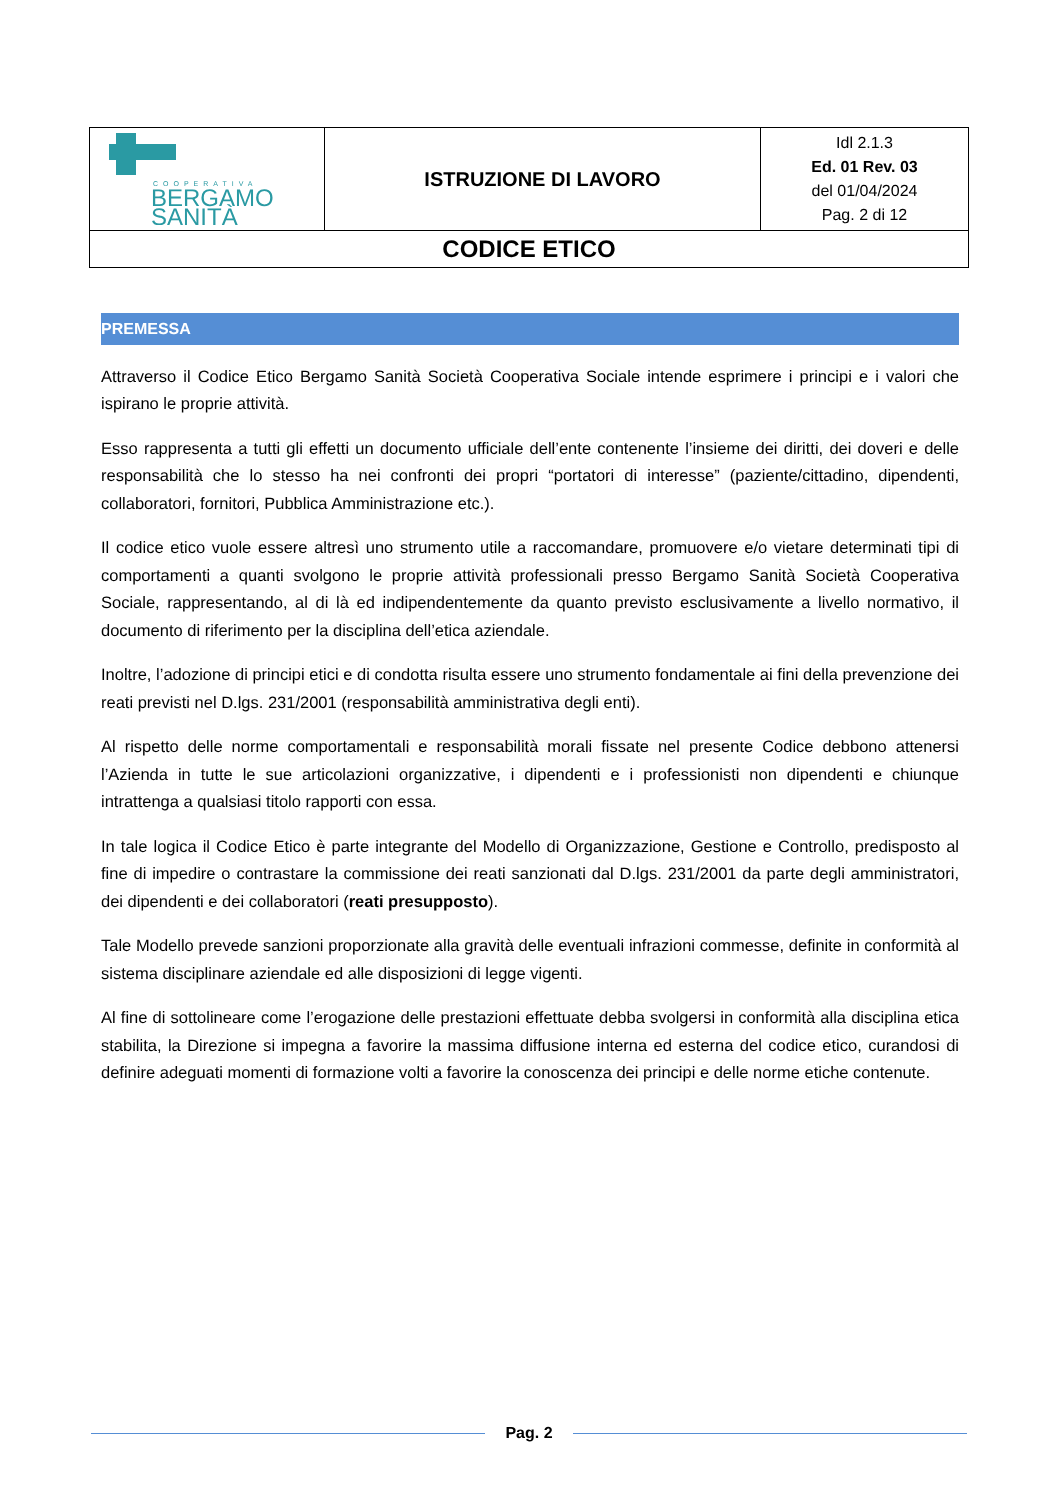| COOPERATIVA BERGAMO SANITÀ | ISTRUZIONE DI LAVORO | Idl 2.1.3 Ed. 01 Rev. 03 del 01/04/2024 Pag. 2 di 12 |
| CODICE ETICO | | |
PREMESSA
Attraverso il Codice Etico Bergamo Sanità Società Cooperativa Sociale intende esprimere i principi e i valori che ispirano le proprie attività.
Esso rappresenta a tutti gli effetti un documento ufficiale dell’ente contenente l’insieme dei diritti, dei doveri e delle responsabilità che lo stesso ha nei confronti dei propri “portatori di interesse” (paziente/cittadino, dipendenti, collaboratori, fornitori, Pubblica Amministrazione etc.).
Il codice etico vuole essere altresì uno strumento utile a raccomandare, promuovere e/o vietare determinati tipi di comportamenti a quanti svolgono le proprie attività professionali presso Bergamo Sanità Società Cooperativa Sociale, rappresentando, al di là ed indipendentemente da quanto previsto esclusivamente a livello normativo, il documento di riferimento per la disciplina dell’etica aziendale.
Inoltre, l’adozione di principi etici e di condotta risulta essere uno strumento fondamentale ai fini della prevenzione dei reati previsti nel D.lgs. 231/2001 (responsabilità amministrativa degli enti).
Al rispetto delle norme comportamentali e responsabilità morali fissate nel presente Codice debbono attenersi l’Azienda in tutte le sue articolazioni organizzative, i dipendenti e i professionisti non dipendenti e chiunque intrattenga a qualsiasi titolo rapporti con essa.
In tale logica il Codice Etico è parte integrante del Modello di Organizzazione, Gestione e Controllo, predisposto al fine di impedire o contrastare la commissione dei reati sanzionati dal D.lgs. 231/2001 da parte degli amministratori, dei dipendenti e dei collaboratori (reati presupposto).
Tale Modello prevede sanzioni proporzionate alla gravità delle eventuali infrazioni commesse, definite in conformità al sistema disciplinare aziendale ed alle disposizioni di legge vigenti.
Al fine di sottolineare come l’erogazione delle prestazioni effettuate debba svolgersi in conformità alla disciplina etica stabilita, la Direzione si impegna a favorire la massima diffusione interna ed esterna del codice etico, curandosi di definire adeguati momenti di formazione volti a favorire la conoscenza dei principi e delle norme etiche contenute.
Pag. 2